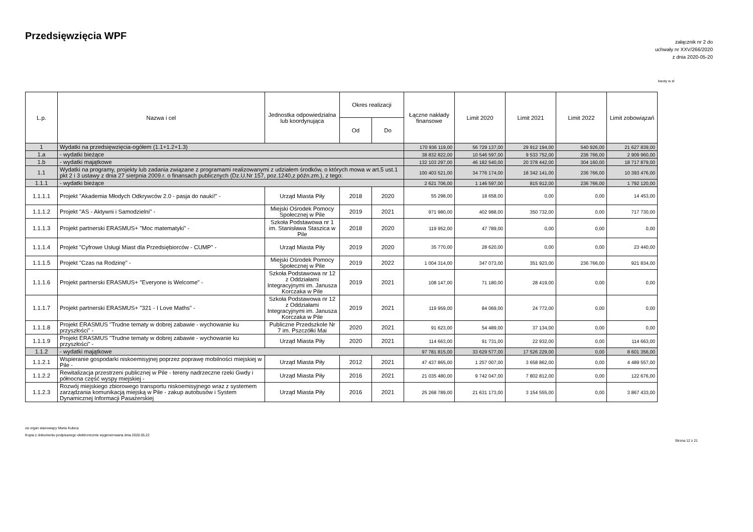Przedsięwzięcia WPF
załącznik nr 2 do
uchwały nr XXV/266/2020
z dnia 2020-05-20
kwoty w zł
| L.p. | Nazwa i cel | Jednostka odpowiedzialna lub koordynująca | Okres realizacji | | Łączne nakłady finansowe | Limit 2020 | Limit 2021 | Limit 2022 | Limit zobowiązań |
| --- | --- | --- | --- | --- | --- | --- | --- | --- | --- |
| | | | Od | Do | | | | | |
| 1 | Wydatki na przedsięwzięcia-ogółem (1.1+1.2+1.3) | | | | 170 936 119,00 | 56 729 137,00 | 29 912 194,00 | 540 926,00 | 21 627 839,00 |
| 1.a | - wydatki bieżące | | | | 38 832 822,00 | 10 546 597,00 | 9 533 752,00 | 236 766,00 | 2 909 960,00 |
| 1.b | - wydatki majątkowe | | | | 132 103 297,00 | 46 182 540,00 | 20 378 442,00 | 304 160,00 | 18 717 879,00 |
| 1.1 | Wydatki na programy, projekty lub zadania związane z programami realizowanymi z udziałem środków, o których mowa w art.5 ust.1 pkt 2 i 3 ustawy z dnia 27 sierpnia 2009.r. o finansach publicznych (Dz.U.Nr 157, poz.1240,z późn.zm.), z tego: | | | | 100 403 521,00 | 34 776 174,00 | 18 342 141,00 | 236 766,00 | 10 393 476,00 |
| 1.1.1 | - wydatki bieżące | | | | 2 621 706,00 | 1 146 597,00 | 815 912,00 | 236 766,00 | 1 792 120,00 |
| 1.1.1.1 | Projekt "Akademia Młodych Odkrywców 2.0 - pasja do nauki!" - | Urząd Miasta Piły | 2018 | 2020 | 55 298,00 | 18 658,00 | 0,00 | 0,00 | 14 453,00 |
| 1.1.1.2 | Projekt "AS - Aktywni i Samodzielni" - | Miejski Ośrodek Pomocy Społecznej w Pile | 2019 | 2021 | 971 980,00 | 402 988,00 | 350 732,00 | 0,00 | 717 730,00 |
| 1.1.1.3 | Projekt partnerski ERASMUS+ "Moc matematyki" - | Szkoła Podstawowa nr 1 im. Stanisława Staszica w Pile | 2018 | 2020 | 119 952,00 | 47 789,00 | 0,00 | 0,00 | 0,00 |
| 1.1.1.4 | Projekt "Cyfrowe Usługi Miast dla Przedsiębiorców - CUMP" - | Urząd Miasta Piły | 2019 | 2020 | 35 770,00 | 28 620,00 | 0,00 | 0,00 | 23 440,00 |
| 1.1.1.5 | Projekt "Czas na Rodzinę" - | Miejski Ośrodek Pomocy Społecznej w Pile | 2019 | 2022 | 1 004 314,00 | 347 073,00 | 351 923,00 | 236 766,00 | 921 834,00 |
| 1.1.1.6 | Projekt partnerski ERASMUS+ "Everyone is Welcome" - | Szkoła Podstawowa nr 12 z Oddziałami Integracyjnymi im. Janusza Korczaka w Pile | 2019 | 2021 | 108 147,00 | 71 180,00 | 28 419,00 | 0,00 | 0,00 |
| 1.1.1.7 | Projekt partnerski ERASMUS+ "321 - I Love Maths" - | Szkoła Podstawowa nr 12 z Oddziałami Integracyjnymi im. Janusza Korczaka w Pile | 2019 | 2021 | 119 959,00 | 84 069,00 | 24 772,00 | 0,00 | 0,00 |
| 1.1.1.8 | Projekt ERASMUS "Trudne tematy w dobrej zabawie - wychowanie ku przyszłości" - | Publiczne Przedszkole Nr 7 im. Pszczółki Mai | 2020 | 2021 | 91 623,00 | 54 489,00 | 37 134,00 | 0,00 | 0,00 |
| 1.1.1.9 | Projekt ERASMUS "Trudne tematy w dobrej zabawie - wychowanie ku przyszłości" - | Urząd Miasta Piły | 2020 | 2021 | 114 663,00 | 91 731,00 | 22 932,00 | 0,00 | 114 663,00 |
| 1.1.2 | - wydatki majątkowe | | | | 97 781 815,00 | 33 629 577,00 | 17 526 229,00 | 0,00 | 8 601 356,00 |
| 1.1.2.1 | Wspieranie gospodarki niskoemisyjnej poprzez poprawę mobilności miejskiej w Pile - | Urząd Miasta Piły | 2012 | 2021 | 47 437 865,00 | 1 257 007,00 | 3 658 862,00 | 0,00 | 4 489 557,00 |
| 1.1.2.2 | Rewitalizacja przestrzeni publicznej w Pile - tereny nadrzeczne rzeki Gwdy i północna część wyspy miejskiej - | Urząd Miasta Piły | 2016 | 2021 | 21 035 480,00 | 9 742 047,00 | 7 802 812,00 | 0,00 | 122 676,00 |
| 1.1.2.3 | Rozwój miejskiego zbiorowego transportu niskoemisyjnego wraz z systemem zarządzania komunikacją miejską w Pile - zakup autobusów i System Dynamicznej Informacji Pasażerskiej | Urząd Miasta Piły | 2016 | 2021 | 25 268 789,00 | 21 631 173,00 | 3 154 555,00 | 0,00 | 3 867 433,00 |
za organ stanowiący Maria Kubica
Kopia z dokumentu podpisanego elektronicznie wygenerowana dnia 2020.05.22
Strona 12 z 21